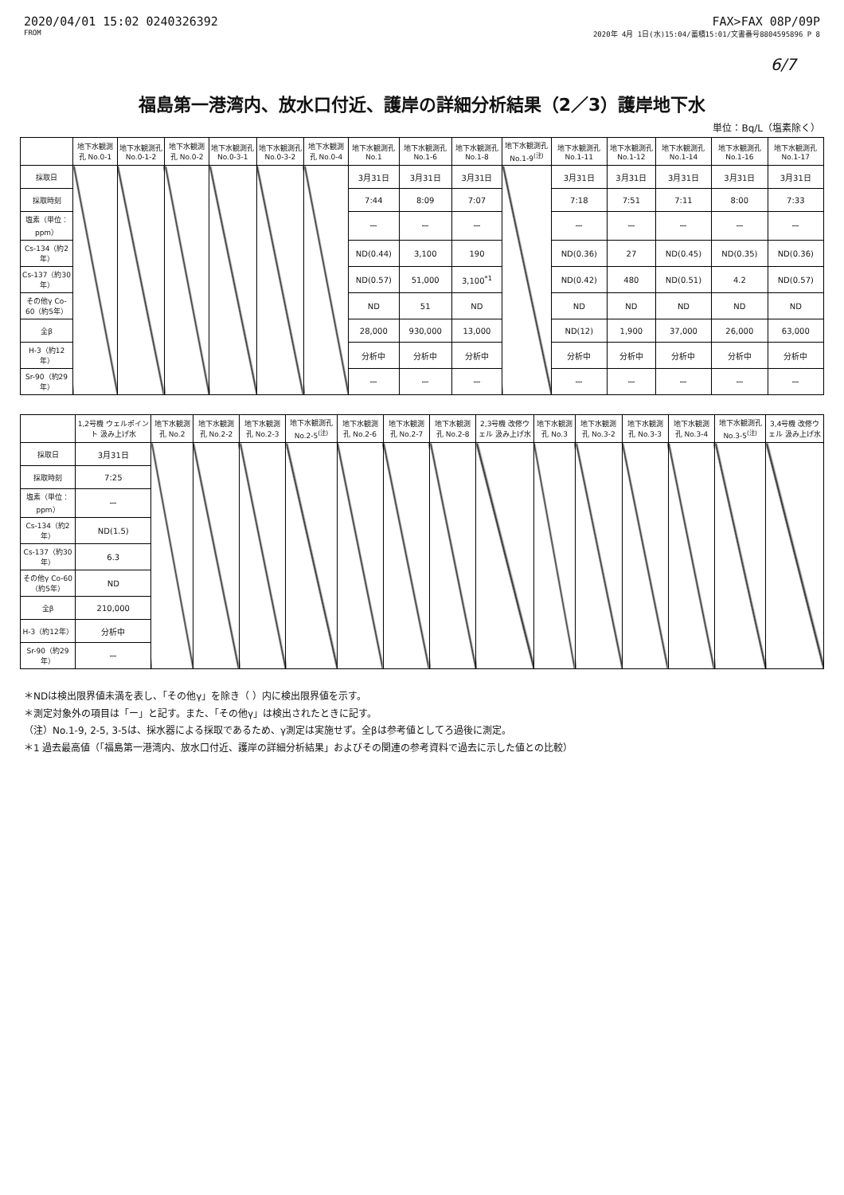2020/04/01 15:02 0240326392 FAX>FAX 08P/09P
FROM 2020年 4月 1日(水)15:04/蓄積15:01/文書番号8804595896 P 8
6/7
福島第一港湾内、放水口付近、護岸の詳細分析結果（2／3）護岸地下水
単位：Bq/L（塩素除く）
| | 地下水観測孔 No.0-1 | 地下水観測孔 No.0-1-2 | 地下水観測孔 No.0-2 | 地下水観測孔 No.0-3-1 | 地下水観測孔 No.0-3-2 | 地下水観測孔 No.0-4 | 地下水観測孔 No.1 | 地下水観測孔 No.1-6 | 地下水観測孔 No.1-8 | 地下水観測孔 No.1-9<sup>(注)</sup> | 地下水観測孔 No.1-11 | 地下水観測孔 No.1-12 | 地下水観測孔 No.1-14 | 地下水観測孔 No.1-16 | 地下水観測孔 No.1-17 |
| --- | --- | --- | --- | --- | --- | --- | --- | --- | --- | --- | --- | --- | --- | --- | --- |
| 採取日 | | | | | | | 3月31日 | 3月31日 | 3月31日 | | 3月31日 | 3月31日 | 3月31日 | 3月31日 | 3月31日 |
| 採取時刻 | | | | | | | 7:44 | 8:09 | 7:07 | | 7:18 | 7:51 | 7:11 | 8:00 | 7:33 |
| 塩素（単位：ppm） | | | | | | | ー | ー | ー | | ー | ー | ー | ー | ー |
| Cs-134（約2年） | | | | | | | ND(0.44) | 3,100 | 190 | | ND(0.36) | 27 | ND(0.45) | ND(0.35) | ND(0.36) |
| Cs-137（約30年） | | | | | | | ND(0.57) | 51,000 | 3,100<sup>*1</sup> | | ND(0.42) | 480 | ND(0.51) | 4.2 | ND(0.57) |
| その他γ Co-60（約5年） | | | | | | | ND | 51 | ND | | ND | ND | ND | ND | ND |
| 全β | | | | | | | 28,000 | 930,000 | 13,000 | | ND(12) | 1,900 | 37,000 | 26,000 | 63,000 |
| H-3（約12年） | | | | | | | 分析中 | 分析中 | 分析中 | | 分析中 | 分析中 | 分析中 | 分析中 | 分析中 |
| Sr-90（約29年） | | | | | | | ー | ー | ー | | ー | ー | ー | ー | ー |
| | 1,2号機 ウェルポイント 汲み上げ水 | 地下水観測孔 No.2 | 地下水観測孔 No.2-2 | 地下水観測孔 No.2-3 | 地下水観測孔 No.2-5<sup>(注)</sup> | 地下水観測孔 No.2-6 | 地下水観測孔 No.2-7 | 地下水観測孔 No.2-8 | 2,3号機 改修ウェル 汲み上げ水 | 地下水観測孔 No.3 | 地下水観測孔 No.3-2 | 地下水観測孔 No.3-3 | 地下水観測孔 No.3-4 | 地下水観測孔 No.3-5<sup>(注)</sup> | 3,4号機 改修ウェル 汲み上げ水 |
| --- | --- | --- | --- | --- | --- | --- | --- | --- | --- | --- | --- | --- | --- | --- | --- |
| 採取日 | 3月31日 | | | | | | | | | | | | | | |
| 採取時刻 | 7:25 | | | | | | | | | | | | | | |
| 塩素（単位：ppm） | ー | | | | | | | | | | | | | | |
| Cs-134（約2年） | ND(1.5) | | | | | | | | | | | | | | |
| Cs-137（約30年） | 6.3 | | | | | | | | | | | | | | |
| その他γ Co-60（約5年） | ND | | | | | | | | | | | | | | |
| 全β | 210,000 | | | | | | | | | | | | | | |
| H-3（約12年） | 分析中 | | | | | | | | | | | | | | |
| Sr-90（約29年） | ー | | | | | | | | | | | | | | |
＊NDは検出限界値未満を表し、「その他γ」を除き（ ）内に検出限界値を示す。
＊測定対象外の項目は「ー」と記す。また、「その他γ」は検出されたときに記す。
（注）No.1-9, 2-5, 3-5は、採水器による採取であるため、γ測定は実施せず。全βは参考値としてろ過後に測定。
＊1 過去最高値（「福島第一港湾内、放水口付近、護岸の詳細分析結果」およびその関連の参考資料で過去に示した値との比較）